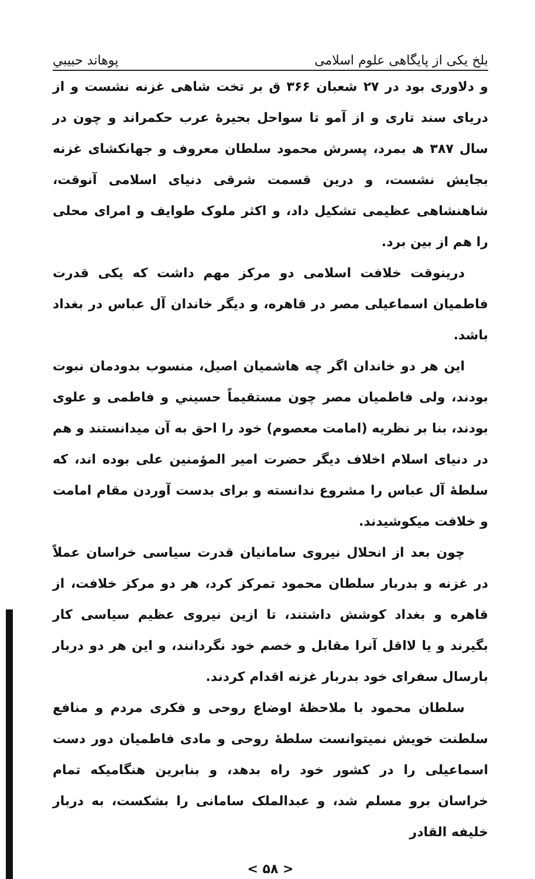بلخ یکی از پایگاهی علوم اسلامی پوهاند حبیبي
و دلاوری بود در ۲۷ شعبان ۳۶۶ ق بر تخت شاهی غزنه نشست و از دریای سند تاری و از آمو تا سواحل بحیرهٔ عرب حکمراند و چون در سال ۳۸۷ ھ بمرد، پسرش محمود سلطان معروف و جهانکشای غزنه بجایش نشست، و درین قسمت شرقی دنیای اسلامی آنوقت، شاهنشاهی عظیمی تشکیل داد، و اکثر ملوک طوایف و امرای محلی را هم از بین برد.
درینوقت خلافت اسلامی دو مرکز مهم داشت که یکی قدرت فاطمیان اسماعیلی مصر در قاهره، و دیگر خاندان آل عباس در بغداد باشد.
این هر دو خاندان اگر چه هاشمیان اصیل، منسوب بدودمان نبوت بودند، ولی فاطمیان مصر چون مستقیماً حسیني و فاطمی و علوی بودند، بنا بر نظریه (امامت معصوم) خود را احق به آن میدانستند و هم در دنیای اسلام اخلاف دیگر حضرت امیر المؤمنین علی بوده اند، که سلطهٔ آل عباس را مشروع ندانسته و برای بدست آوردن مقام امامت و خلافت میکوشیدند.
چون بعد از انحلال نیروی سامانیان قدرت سیاسی خراسان عملاً در غزنه و بدربار سلطان محمود تمرکز کرد، هر دو مرکز خلافت، از قاهره و بغداد کوشش داشتند، تا ازین نیروی عظیم سیاسی کار بگیرند و یا لااقل آنرا مقابل و خصم خود نگردانند، و این هر دو دربار بارسال سفرای خود بدربار غزنه اقدام کردند.
سلطان محمود با ملاحظهٔ اوضاع روحی و فکری مردم و منافع سلطنت خویش نمیتوانست سلطهٔ روحی و مادی فاطمیان دور دست اسماعیلی را در کشور خود راه بدهد، و بنابرین هنگامیکه تمام خراسان برو مسلم شد، و عبدالملک سامانی را بشکست، به دربار خلیفه القادر
< ۵۸ >